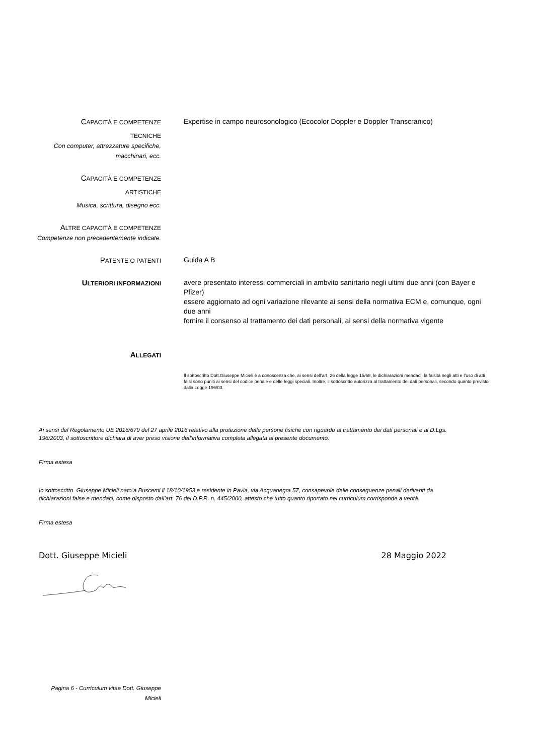CAPACITÀ E COMPETENZE
TECNICHE
Con computer, attrezzature specifiche, macchinari, ecc.
Expertise in campo neurosonologico (Ecocolor Doppler e Doppler Transcranico)
CAPACITÀ E COMPETENZE
ARTISTICHE
Musica, scrittura, disegno ecc.
ALTRE CAPACITÀ E COMPETENZE
Competenze non precedentemente indicate.
PATENTE O PATENTI
Guida A B
ULTERIORI INFORMAZIONI
avere presentato interessi commerciali in ambvito sanirtario negli ultimi due anni (con Bayer e Pfizer)
essere aggiornato ad ogni variazione rilevante ai sensi della normativa ECM e, comunque, ogni due anni
fornire il consenso al trattamento dei dati personali, ai sensi della normativa vigente
ALLEGATI
Il sottoscritto Dott.Giuseppe Micieli è a conoscenza che, ai sensi dell’art. 26 della legge 15/68, le dichiarazioni mendaci, la falsità negli atti e l’uso di atti falsi sono puniti ai sensi del codice penale e delle leggi speciali. Inoltre, il sottoscritto autorizza al trattamento dei dati personali, secondo quanto previsto dalla Legge 196/03.
Ai sensi del Regolamento UE 2016/679 del 27 aprile 2016 relativo alla protezione delle persone fisiche con riguardo al trattamento dei dati personali e al D.Lgs. 196/2003, il sottoscrittore dichiara di aver preso visione dell’informativa completa allegata al presente documento.
Firma estesa
Io sottoscritto_Giuseppe Micieli nato a Buscemi il 18/10/1953 e residente in Pavia, via Acquanegra 57, consapevole delle conseguenze penali derivanti da dichiarazioni false e mendaci, come disposto dall’art. 76 del D.P.R. n. 445/2000, attesto che tutto quanto riportato nel curriculum corrisponde a verità.
Firma estesa
Dott. Giuseppe Micieli 28 Maggio 2022
Pagina 6 - Curriculum vitae Dott. Giuseppe Micieli